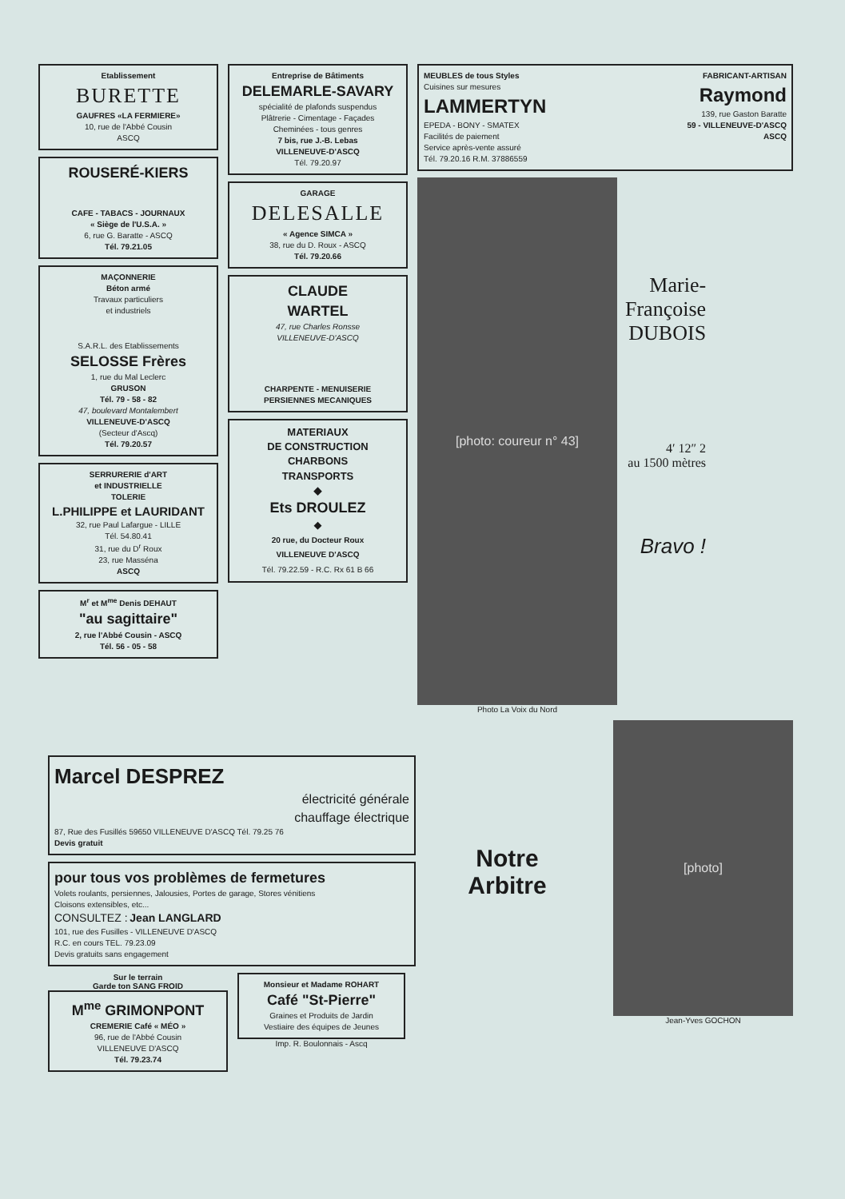Etablissement
BURETTE
GAUFRES «LA FERMIERE»
10, rue de l'Abbé Cousin
ASCQ
ROUSERÉ-KIERS
CAFE - TABACS - JOURNAUX
« Siège de l'U.S.A. »
6, rue G. Baratte - ASCQ
Tél. 79.21.05
MAÇONNERIE
Béton armé
Travaux particuliers
et industriels
S.A.R.L. des Etablissements
SELOSSE Frères
1, rue du Mal Leclerc
GRUSON
Tél. 79 - 58 - 82
47, boulevard Montalembert
VILLENEUVE-D'ASCQ
(Secteur d'Ascq)
Tél. 79.20.57
SERRURERIE d'ART
et INDUSTRIELLE
TOLERIE
L.PHILIPPE et LAURIDANT
32, rue Paul Lafargue - LILLE
Tél. 54.80.41
31, rue du D<sup>r</sup> Roux
23, rue Masséna
ASCQ
M<sup>r</sup> et M<sup>me</sup> Denis DEHAUT
"au sagittaire"
2, rue l'Abbé Cousin - ASCQ
Tél. 56 - 05 - 58
Entreprise de Bâtiments
DELEMARLE-SAVARY
spécialité de plafonds suspendus
Plâtrerie - Cimentage - Façades
Cheminées - tous genres
7 bis, rue J.-B. Lebas
VILLENEUVE-D'ASCQ
Tél. 79.20.97
GARAGE
DELESALLE
« Agence SIMCA »
38, rue du D. Roux - ASCQ
Tél. 79.20.66
CLAUDE
WARTEL
47, rue Charles Ronsse
VILLENEUVE-D'ASCQ
CHARPENTE - MENUISERIE
PERSIENNES MECANIQUES
MATERIAUX
DE CONSTRUCTION
CHARBONS
TRANSPORTS
◆
Ets DROULEZ
◆
20 rue, du Docteur Roux
VILLENEUVE D'ASCQ
Tél. 79.22.59 - R.C. Rx 61 B 66
MEUBLES de tous Styles
Cuisines sur mesures
LAMMERTYN
EPEDA - BONY - SMATEX
Facilités de paiement
Service après-vente assuré
Tél. 79.20.16 R.M. 37886559
FABRICANT-ARTISAN
Raymond
139, rue Gaston Baratte
59 - VILLENEUVE-D'ASCQ
ASCQ
[photo: coureur n° 43]
Photo La Voix du Nord
Marie-
Françoise
DUBOIS
4′ 12″ 2
au 1500 mètres
Bravo !
Notre
Arbitre
[photo]
Jean-Yves GOCHON
Marcel DESPREZ
électricité générale
chauffage électrique
87, Rue des Fusillés 59650 VILLENEUVE D'ASCQ Tél. 79.25 76
Devis gratuit
pour tous vos problèmes de fermetures
Volets roulants, persiennes, Jalousies, Portes de garage, Stores vénitiens
Cloisons extensibles, etc...
CONSULTEZ : Jean LANGLARD
101, rue des Fusilles - VILLENEUVE D'ASCQ
R.C. en cours TEL. 79.23.09
Devis gratuits sans engagement
Sur le terrain
Garde ton SANG FROID
M<sup>me</sup> GRIMONPONT
CREMERIE Café « MÉO »
96, rue de l'Abbé Cousin
VILLENEUVE D'ASCQ
Tél. 79.23.74
Monsieur et Madame ROHART
Café "St-Pierre"
Graines et Produits de Jardin
Vestiaire des équipes de Jeunes
Imp. R. Boulonnais - Ascq